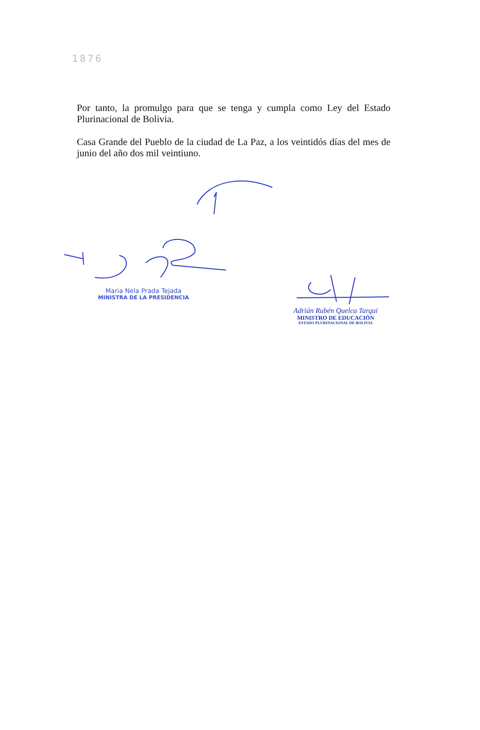1876
Por tanto, la promulgo para que se tenga y cumpla como Ley del Estado Plurinacional de Bolivia.
Casa Grande del Pueblo de la ciudad de La Paz, a los veintidós días del mes de junio del año dos mil veintiuno.
Maria Nela Prada Tejada
MINISTRA DE LA PRESIDENCIA
Adrián Rubén Quelca Tarqui
MINISTRO DE EDUCACIÓN
ESTADO PLURINACIONAL DE BOLIVIA